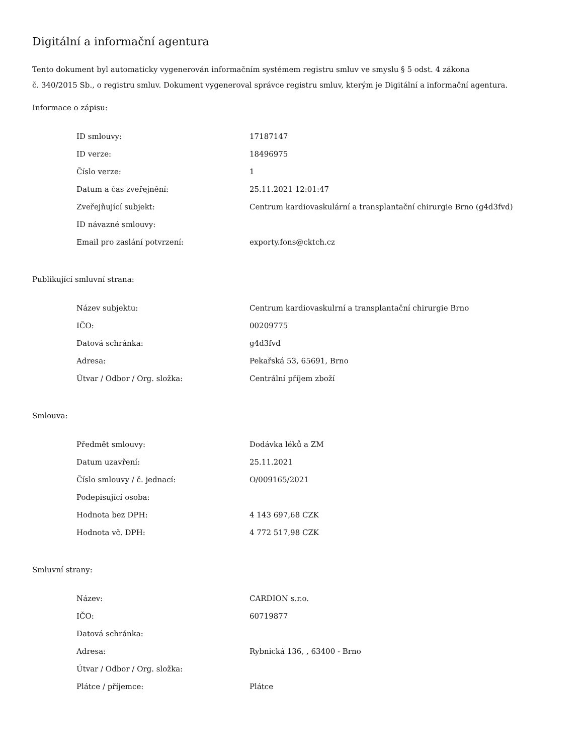Digitální a informační agentura
Tento dokument byl automaticky vygenerován informačním systémem registru smluv ve smyslu § 5 odst. 4 zákona
č. 340/2015 Sb., o registru smluv. Dokument vygeneroval správce registru smluv, kterým je Digitální a informační agentura.
Informace o zápisu:
| ID smlouvy: | 17187147 |
| ID verze: | 18496975 |
| Číslo verze: | 1 |
| Datum a čas zveřejnění: | 25.11.2021 12:01:47 |
| Zveřejňující subjekt: | Centrum kardiovaskulární a transplantační chirurgie Brno (g4d3fvd) |
| ID návazné smlouvy: | |
| Email pro zaslání potvrzení: | exporty.fons@cktch.cz |
Publikující smluvní strana:
| Název subjektu: | Centrum kardiovaskulrní a transplantační chirurgie Brno |
| IČO: | 00209775 |
| Datová schránka: | g4d3fvd |
| Adresa: | Pekařská 53, 65691, Brno |
| Útvar / Odbor / Org. složka: | Centrální příjem zboží |
Smlouva:
| Předmět smlouvy: | Dodávka léků a ZM |
| Datum uzavření: | 25.11.2021 |
| Číslo smlouvy / č. jednací: | O/009165/2021 |
| Podepisující osoba: | |
| Hodnota bez DPH: | 4 143 697,68 CZK |
| Hodnota vč. DPH: | 4 772 517,98 CZK |
Smluvní strany:
| Název: | CARDION s.r.o. |
| IČO: | 60719877 |
| Datová schránka: | |
| Adresa: | Rybnická 136, , 63400 - Brno |
| Útvar / Odbor / Org. složka: | |
| Plátce / příjemce: | Plátce |